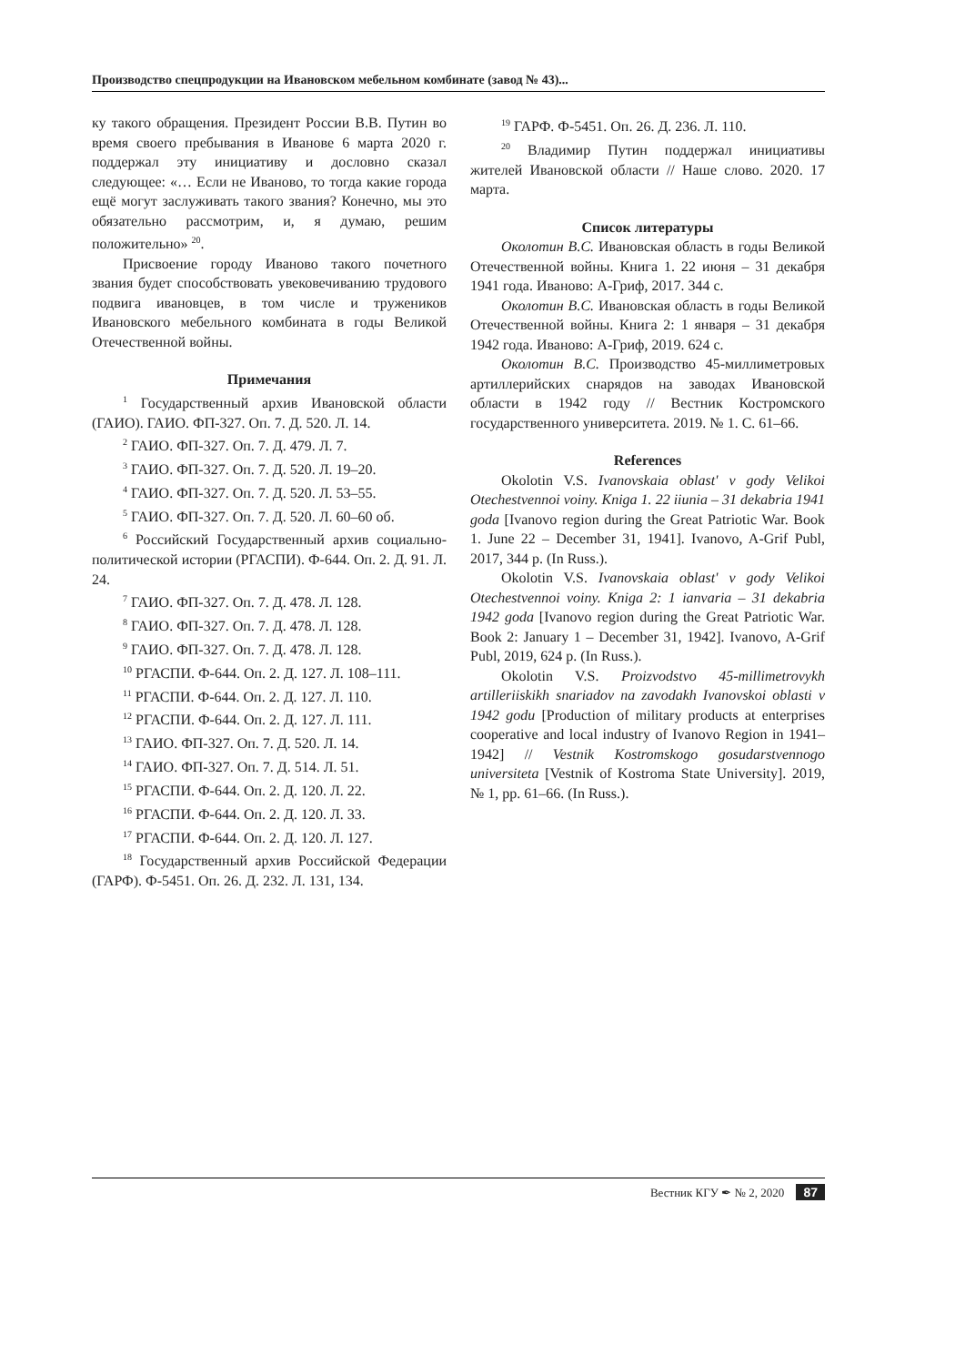Производство спецпродукции на Ивановском мебельном комбинате (завод № 43)...
ку такого обращения. Президент России В.В. Путин во время своего пребывания в Иванове 6 марта 2020 г. поддержал эту инициативу и дословно сказал следующее: «… Если не Иваново, то тогда какие города ещё могут заслуживать такого звания? Конечно, мы это обязательно рассмотрим, и, я думаю, решим положительно» <sup>20</sup>.
Присвоение городу Иваново такого почетного звания будет способствовать увековечиванию трудового подвига ивановцев, в том числе и тружеников Ивановского мебельного комбината в годы Великой Отечественной войны.
Примечания
<sup>1</sup> Государственный архив Ивановской области (ГАИО). ГАИО. ФП-327. Оп. 7. Д. 520. Л. 14.
<sup>2</sup> ГАИО. ФП-327. Оп. 7. Д. 479. Л. 7.
<sup>3</sup> ГАИО. ФП-327. Оп. 7. Д. 520. Л. 19–20.
<sup>4</sup> ГАИО. ФП-327. Оп. 7. Д. 520. Л. 53–55.
<sup>5</sup> ГАИО. ФП-327. Оп. 7. Д. 520. Л. 60–60 об.
<sup>6</sup> Российский Государственный архив социально-политической истории (РГАСПИ). Ф-644. Оп. 2. Д. 91. Л. 24.
<sup>7</sup> ГАИО. ФП-327. Оп. 7. Д. 478. Л. 128.
<sup>8</sup> ГАИО. ФП-327. Оп. 7. Д. 478. Л. 128.
<sup>9</sup> ГАИО. ФП-327. Оп. 7. Д. 478. Л. 128.
<sup>10</sup> РГАСПИ. Ф-644. Оп. 2. Д. 127. Л. 108–111.
<sup>11</sup> РГАСПИ. Ф-644. Оп. 2. Д. 127. Л. 110.
<sup>12</sup> РГАСПИ. Ф-644. Оп. 2. Д. 127. Л. 111.
<sup>13</sup> ГАИО. ФП-327. Оп. 7. Д. 520. Л. 14.
<sup>14</sup> ГАИО. ФП-327. Оп. 7. Д. 514. Л. 51.
<sup>15</sup> РГАСПИ. Ф-644. Оп. 2. Д. 120. Л. 22.
<sup>16</sup> РГАСПИ. Ф-644. Оп. 2. Д. 120. Л. 33.
<sup>17</sup> РГАСПИ. Ф-644. Оп. 2. Д. 120. Л. 127.
<sup>18</sup> Государственный архив Российской Федерации (ГАРФ). Ф-5451. Оп. 26. Д. 232. Л. 131, 134.
<sup>19</sup> ГАРФ. Ф-5451. Оп. 26. Д. 236. Л. 110.
<sup>20</sup> Владимир Путин поддержал инициативы жителей Ивановской области // Наше слово. 2020. 17 марта.
Список литературы
Околотин В.С. Ивановская область в годы Великой Отечественной войны. Книга 1. 22 июня – 31 декабря 1941 года. Иваново: А-Гриф, 2017. 344 с.
Околотин В.С. Ивановская область в годы Великой Отечественной войны. Книга 2: 1 января – 31 декабря 1942 года. Иваново: А-Гриф, 2019. 624 с.
Околотин В.С. Производство 45-миллиметровых артиллерийских снарядов на заводах Ивановской области в 1942 году // Вестник Костромского государственного университета. 2019. № 1. С. 61–66.
References
Okolotin V.S. Ivanovskaia oblast' v gody Velikoi Otechestvennoi voiny. Kniga 1. 22 iiunia – 31 dekabria 1941 goda [Ivanovo region during the Great Patriotic War. Book 1. June 22 – December 31, 1941]. Ivanovo, A-Grif Publ, 2017, 344 p. (In Russ.).
Okolotin V.S. Ivanovskaia oblast' v gody Velikoi Otechestvennoi voiny. Kniga 2: 1 ianvaria – 31 dekabria 1942 goda [Ivanovo region during the Great Patriotic War. Book 2: January 1 – December 31, 1942]. Ivanovo, A-Grif Publ, 2019, 624 p. (In Russ.).
Okolotin V.S. Proizvodstvo 45-millimetrovykh artilleriiskikh snariadov na zavodakh Ivanovskoi oblasti v 1942 godu [Production of military products at enterprises cooperative and local industry of Ivanovo Region in 1941–1942] // Vestnik Kostromskogo gosudarstvennogo universiteta [Vestnik of Kostroma State University]. 2019, № 1, pp. 61–66. (In Russ.).
Вестник КГУ ✒ № 2, 2020 87